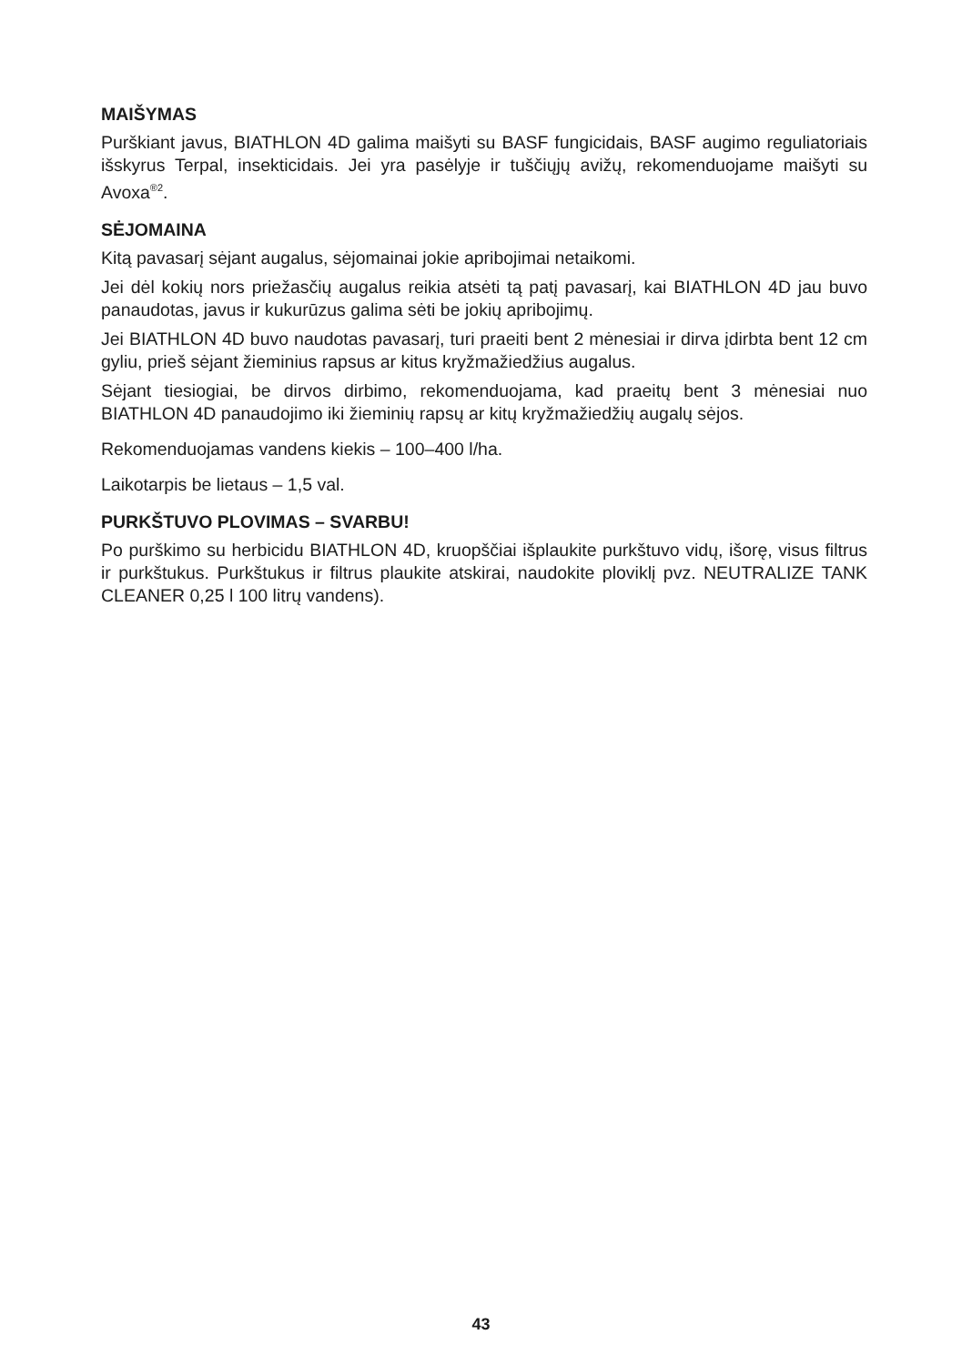MAIŠYMAS
Purškiant javus, BIATHLON 4D galima maišyti su BASF fungicidais, BASF augimo reguliatoriais išskyrus Terpal, insekticidais. Jei yra pasėlyje ir tuščiųjų avižų, rekomenduojame maišyti su Avoxa<sup>®2</sup>.
SĖJOMAINA
Kitą pavasarį sėjant augalus, sėjomainai jokie apribojimai netaikomi.
Jei dėl kokių nors priežasčių augalus reikia atsėti tą patį pavasarį, kai BIATHLON 4D jau buvo panaudotas, javus ir kukurūzus galima sėti be jokių apribojimų.
Jei BIATHLON 4D buvo naudotas pavasarį, turi praeiti bent 2 mėnesiai ir dirva įdirbta bent 12 cm gyliu, prieš sėjant žieminius rapsus ar kitus kryžmažiedžius augalus.
Sėjant tiesiogiai, be dirvos dirbimo, rekomenduojama, kad praeitų bent 3 mėnesiai nuo BIATHLON 4D panaudojimo iki žieminių rapsų ar kitų kryžmažiedžių augalų sėjos.
Rekomenduojamas vandens kiekis – 100–400 l/ha.
Laikotarpis be lietaus – 1,5 val.
PURKŠTUVO PLOVIMAS – SVARBU!
Po purškimo su herbicidu BIATHLON 4D, kruopščiai išplaukite purkštuvo vidų, išorę, visus filtrus ir purkštukus. Purkštukus ir filtrus plaukite atskirai, naudokite ploviklį pvz. NEUTRALIZE TANK CLEANER 0,25 l 100 litrų vandens).
43